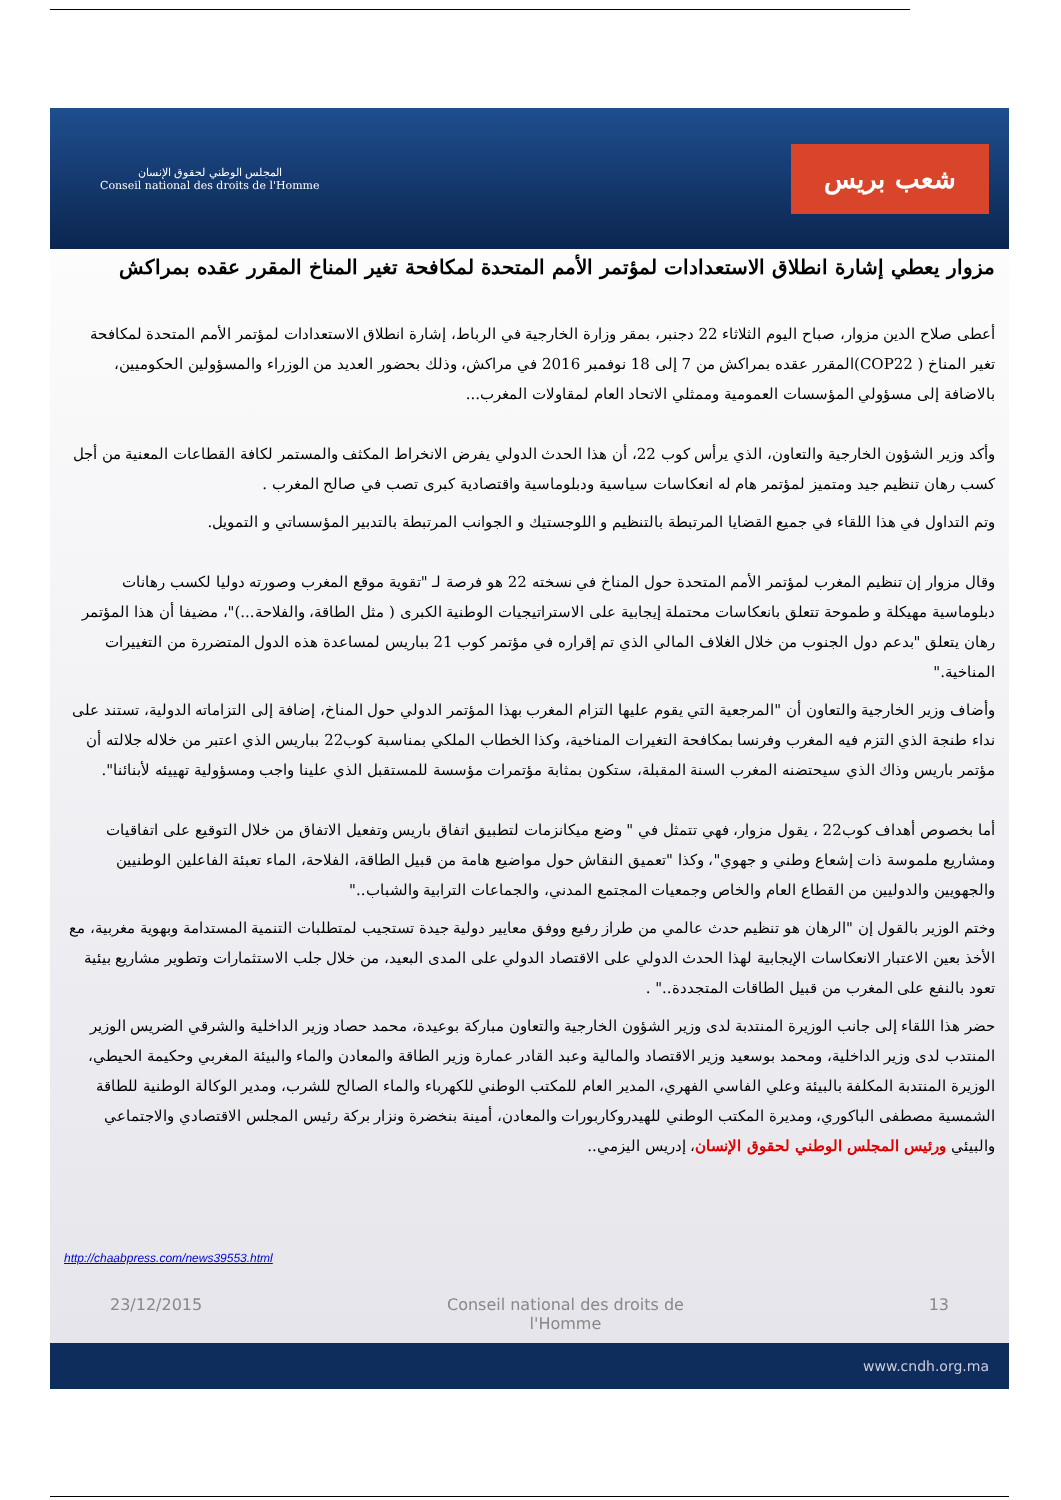المجلس الوطني لحقوق الإنسان
Conseil national des droits de l'Homme
شعب بريس
مزوار يعطي إشارة انطلاق الاستعدادات لمؤتمر الأمم المتحدة لمكافحة تغير المناخ المقرر عقده بمراكش
أعطى صلاح الدين مزوار، صباح اليوم الثلاثاء 22 دجنبر، بمقر وزارة الخارجية في الرباط، إشارة انطلاق الاستعدادات لمؤتمر الأمم المتحدة لمكافحة تغير المناخ ( COP22)المقرر عقده بمراكش من 7 إلى 18 نوفمبر 2016 في مراكش، وذلك بحضور العديد من الوزراء والمسؤولين الحكوميين، بالاضافة إلى مسؤولي المؤسسات العمومية وممثلي الاتحاد العام لمقاولات المغرب...
وأكد وزير الشؤون الخارجية والتعاون، الذي يرأس كوب 22، أن هذا الحدث الدولي يفرض الانخراط المكثف والمستمر لكافة القطاعات المعنية من أجل كسب رهان تنظيم جيد ومتميز لمؤتمر هام له انعكاسات سياسية ودبلوماسية واقتصادية كبرى تصب في صالح المغرب .
وتم التداول في هذا اللقاء في جميع القضايا المرتبطة بالتنظيم و اللوجستيك و الجوانب المرتبطة بالتدبير المؤسساتي و التمويل.
وقال مزوار إن تنظيم المغرب لمؤتمر الأمم المتحدة حول المناخ في نسخته 22 هو فرصة لـ "تقوية موقع المغرب وصورته دوليا لكسب رهانات دبلوماسية مهيكلة و طموحة تتعلق بانعكاسات محتملة إيجابية على الاستراتيجيات الوطنية الكبرى ( مثل الطاقة، والفلاحة...)"، مضيفا أن هذا المؤتمر رهان يتعلق "بدعم دول الجنوب من خلال الغلاف المالي الذي تم إقراره في مؤتمر كوب 21 بباريس لمساعدة هذه الدول المتضررة من التغييرات المناخية."
وأضاف وزير الخارجية والتعاون أن "المرجعية التي يقوم عليها التزام المغرب بهذا المؤتمر الدولي حول المناخ، إضافة إلى التزاماته الدولية، تستند على نداء طنجة الذي التزم فيه المغرب وفرنسا بمكافحة التغيرات المناخية، وكذا الخطاب الملكي بمناسبة كوب22 بباريس الذي اعتبر من خلاله جلالته أن مؤتمر باريس وذاك الذي سيحتضنه المغرب السنة المقبلة، ستكون بمثابة مؤتمرات مؤسسة للمستقبل الذي علينا واجب ومسؤولية تهييئه لأبنائنا".
أما بخصوص أهداف كوب22 ، يقول مزوار، فهي تتمثل في " وضع ميكانزمات لتطبيق اتفاق باريس وتفعيل الاتفاق من خلال التوقيع على اتفاقيات ومشاريع ملموسة ذات إشعاع وطني و جهوي"، وكذا "تعميق النقاش حول مواضيع هامة من قبيل الطاقة، الفلاحة، الماء تعبئة الفاعلين الوطنيين والجهويين والدوليين من القطاع العام والخاص وجمعيات المجتمع المدني، والجماعات الترابية والشباب.."
وختم الوزير بالقول إن "الرهان هو تنظيم حدث عالمي من طراز رفيع ووفق معايير دولية جيدة تستجيب لمتطلبات التنمية المستدامة وبهوية مغربية، مع الأخذ بعين الاعتبار الانعكاسات الإيجابية لهذا الحدث الدولي على الاقتصاد الدولي على المدى البعيد، من خلال جلب الاستثمارات وتطوير مشاريع بيئية تعود بالنفع على المغرب من قبيل الطاقات المتجددة.." .
حضر هذا اللقاء إلى جانب الوزيرة المنتدبة لدى وزير الشؤون الخارجية والتعاون مباركة بوعيدة، محمد حصاد وزير الداخلية والشرقي الضريس الوزير المنتدب لدى وزير الداخلية، ومحمد بوسعيد وزير الاقتصاد والمالية وعبد القادر عمارة وزير الطاقة والمعادن والماء والبيئة المغربي وحكيمة الحيطي، الوزيرة المنتدبة المكلفة بالبيئة وعلي الفاسي الفهري، المدير العام للمكتب الوطني للكهرباء والماء الصالح للشرب، ومدير الوكالة الوطنية للطاقة الشمسية مصطفى الباكوري، ومديرة المكتب الوطني للهيدروكاربورات والمعادن، أمينة بنخضرة ونزار بركة رئيس المجلس الاقتصادي والاجتماعي والبيئي ورئيس المجلس الوطني لحقوق الإنسان، إدريس اليزمي..
http://chaabpress.com/news39553.html
23/12/2015 Conseil national des droits de l'Homme 13
www.cndh.org.ma